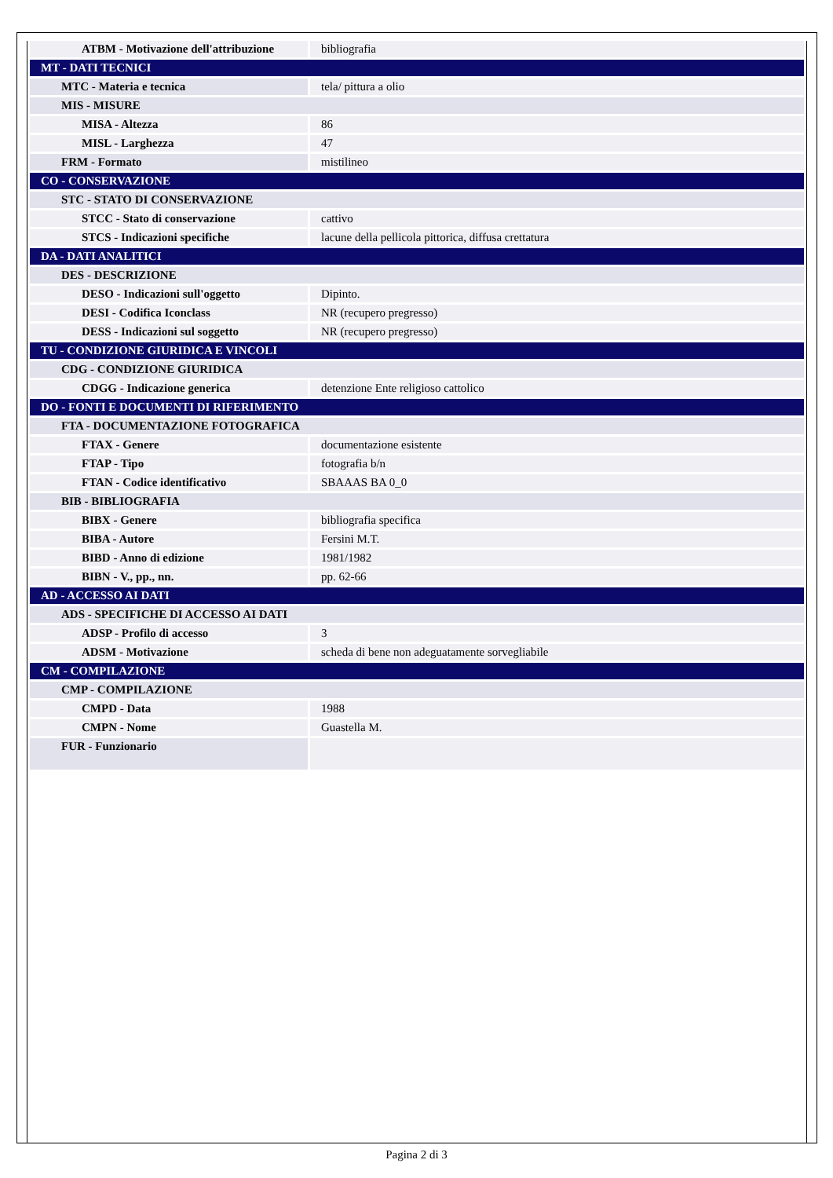| ATBM - Motivazione dell'attribuzione | bibliografia |
| MT - DATI TECNICI | |
| MTC - Materia e tecnica | tela/ pittura a olio |
| MIS - MISURE | |
| MISA - Altezza | 86 |
| MISL - Larghezza | 47 |
| FRM - Formato | mistilineo |
| CO - CONSERVAZIONE | |
| STC - STATO DI CONSERVAZIONE | |
| STCC - Stato di conservazione | cattivo |
| STCS - Indicazioni specifiche | lacune della pellicola pittorica, diffusa crettatura |
| DA - DATI ANALITICI | |
| DES - DESCRIZIONE | |
| DESO - Indicazioni sull'oggetto | Dipinto. |
| DESI - Codifica Iconclass | NR (recupero pregresso) |
| DESS - Indicazioni sul soggetto | NR (recupero pregresso) |
| TU - CONDIZIONE GIURIDICA E VINCOLI | |
| CDG - CONDIZIONE GIURIDICA | |
| CDGG - Indicazione generica | detenzione Ente religioso cattolico |
| DO - FONTI E DOCUMENTI DI RIFERIMENTO | |
| FTA - DOCUMENTAZIONE FOTOGRAFICA | |
| FTAX - Genere | documentazione esistente |
| FTAP - Tipo | fotografia b/n |
| FTAN - Codice identificativo | SBAAAS BA 0_0 |
| BIB - BIBLIOGRAFIA | |
| BIBX - Genere | bibliografia specifica |
| BIBA - Autore | Fersini M.T. |
| BIBD - Anno di edizione | 1981/1982 |
| BIBN - V., pp., nn. | pp. 62-66 |
| AD - ACCESSO AI DATI | |
| ADS - SPECIFICHE DI ACCESSO AI DATI | |
| ADSP - Profilo di accesso | 3 |
| ADSM - Motivazione | scheda di bene non adeguatamente sorvegliabile |
| CM - COMPILAZIONE | |
| CMP - COMPILAZIONE | |
| CMPD - Data | 1988 |
| CMPN - Nome | Guastella M. |
| FUR - Funzionario | |
Pagina 2 di 3